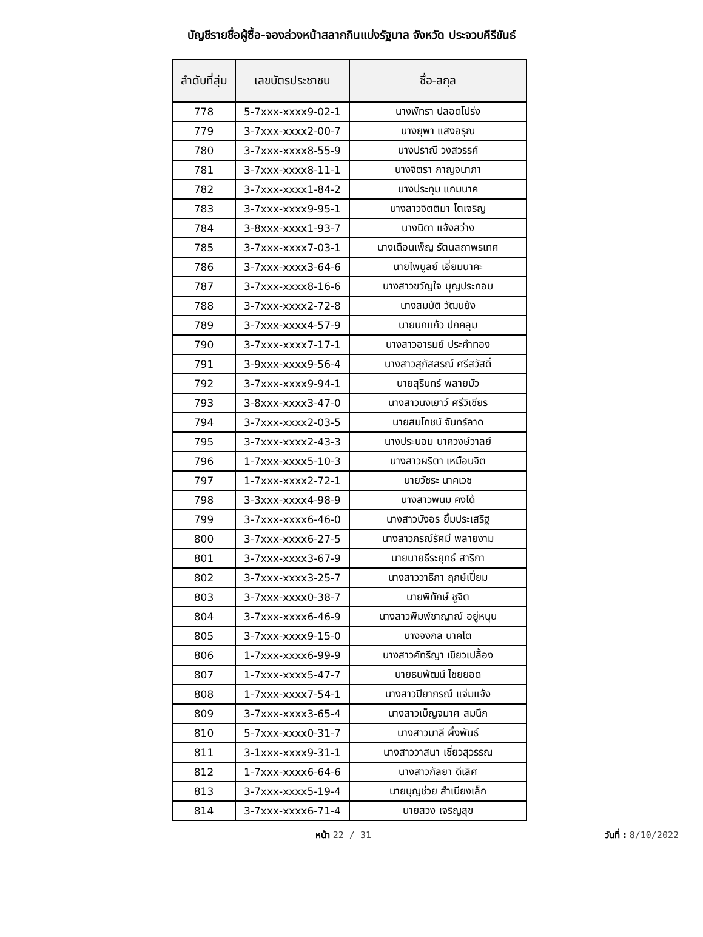บัญชีรายชื่อผู้ซื้อ-จองล่วงหน้าสลากกินแบ่งรัฐบาล จังหวัด ประจวบคีรีขันธ์
| ลำดับที่สุ่ม | เลขบัตรประชาชน | ชื่อ-สกุล |
| --- | --- | --- |
| 778 | 5-7xxx-xxxx9-02-1 | นางพัทรา ปลอดโปร่ง |
| 779 | 3-7xxx-xxxx2-00-7 | นางยุพา แสงอรุณ |
| 780 | 3-7xxx-xxxx8-55-9 | นางปราณี วงสวรรค์ |
| 781 | 3-7xxx-xxxx8-11-1 | นางจิตรา กาญจนาภา |
| 782 | 3-7xxx-xxxx1-84-2 | นางประทุม แกมนาค |
| 783 | 3-7xxx-xxxx9-95-1 | นางสาวจิตติมา โตเจริญ |
| 784 | 3-8xxx-xxxx1-93-7 | นางนิดา แจ้งสว่าง |
| 785 | 3-7xxx-xxxx7-03-1 | นางเดือนเพ็ญ รัตนสถาพรเทศ |
| 786 | 3-7xxx-xxxx3-64-6 | นายไพบูลย์ เอี่ยมนาคะ |
| 787 | 3-7xxx-xxxx8-16-6 | นางสาวขวัญใจ บุญประกอบ |
| 788 | 3-7xxx-xxxx2-72-8 | นางสมบัติ วัฒนยัง |
| 789 | 3-7xxx-xxxx4-57-9 | นายนกแก้ว ปกคลุม |
| 790 | 3-7xxx-xxxx7-17-1 | นางสาวอารมย์ ประคำทอง |
| 791 | 3-9xxx-xxxx9-56-4 | นางสาวสุภัสสรณ์ ศรีสวัสดิ์ |
| 792 | 3-7xxx-xxxx9-94-1 | นายสุรินทร์ พลายบัว |
| 793 | 3-8xxx-xxxx3-47-0 | นางสาวนงเยาว์ ศรีวิเชียร |
| 794 | 3-7xxx-xxxx2-03-5 | นายสมโภชน์ จันทร์ลาด |
| 795 | 3-7xxx-xxxx2-43-3 | นางประนอม นาควงษ์วาลย์ |
| 796 | 1-7xxx-xxxx5-10-3 | นางสาวผริตา เหมือนจิต |
| 797 | 1-7xxx-xxxx2-72-1 | นายวัชระ นาคเวช |
| 798 | 3-3xxx-xxxx4-98-9 | นางสาวพนม คงได้ |
| 799 | 3-7xxx-xxxx6-46-0 | นางสาวบังอร ยิ้มประเสริฐ |
| 800 | 3-7xxx-xxxx6-27-5 | นางสาวภรณ์รัศมี พลายงาม |
| 801 | 3-7xxx-xxxx3-67-9 | นายนายธีระยุทธ์ สาริกา |
| 802 | 3-7xxx-xxxx3-25-7 | นางสาววาธิกา ฤกษ์เปี่ยม |
| 803 | 3-7xxx-xxxx0-38-7 | นายพิทักษ์ ชูจิต |
| 804 | 3-7xxx-xxxx6-46-9 | นางสาวพิมพ์ชาญาณ์ อยู่หนุน |
| 805 | 3-7xxx-xxxx9-15-0 | นางจงกล นาคโต |
| 806 | 1-7xxx-xxxx6-99-9 | นางสาวคัทรีญา เขียวเปลื้อง |
| 807 | 1-7xxx-xxxx5-47-7 | นายธนพัฒน์ ไชยยอด |
| 808 | 1-7xxx-xxxx7-54-1 | นางสาวปิยาภรณ์ แจ่มแจ้ง |
| 809 | 3-7xxx-xxxx3-65-4 | นางสาวเบ็ญจมาศ สมนึก |
| 810 | 5-7xxx-xxxx0-31-7 | นางสาวมาลี ผึ้งพันธ์ |
| 811 | 3-1xxx-xxxx9-31-1 | นางสาววาสนา เชี่ยวสุวรรณ |
| 812 | 1-7xxx-xxxx6-64-6 | นางสาวกัลยา ดีเลิศ |
| 813 | 3-7xxx-xxxx5-19-4 | นายบุญช่วย สำเนียงเล็ก |
| 814 | 3-7xxx-xxxx6-71-4 | นายสวง เจริญสุข |
หน้า 22 / 31 วันที่ : 8/10/2022